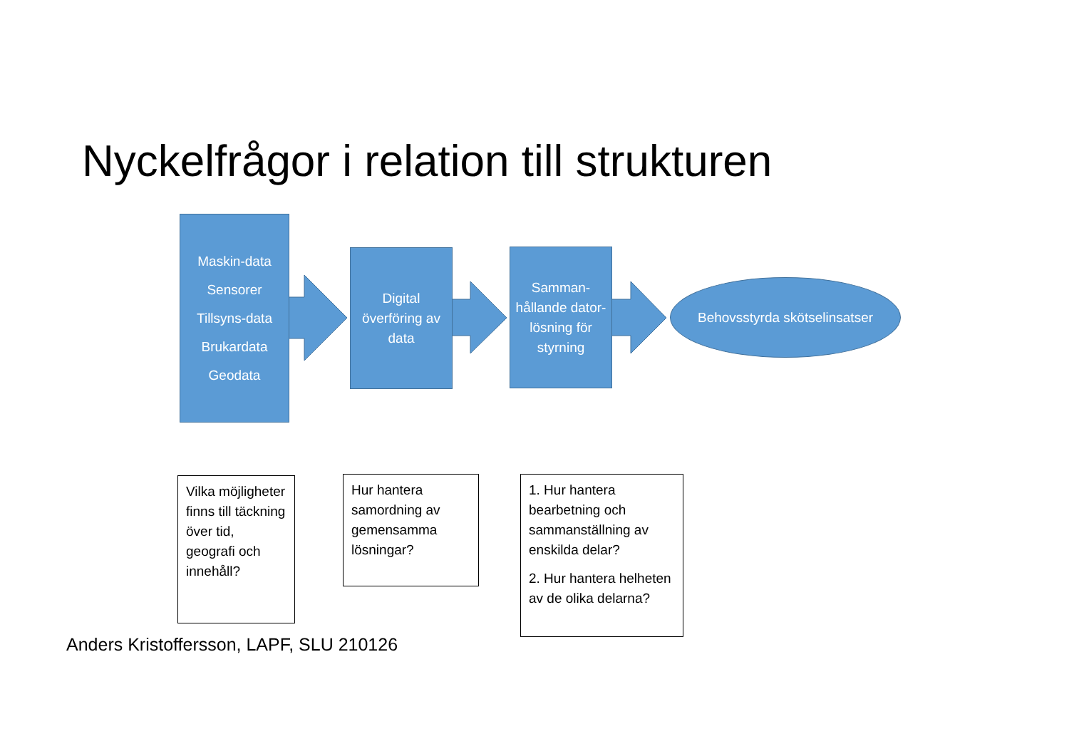Nyckelfrågor i relation till strukturen
Maskin-data
Sensorer
Tillsyns-data
Brukardata
Geodata
Digital överföring av data
Samman-hållande dator-lösning för styrning
Behovsstyrda skötselinsatser
Vilka möjligheter finns till täckning över tid, geografi och innehåll?
Hur hantera samordning av gemensamma lösningar?
1. Hur hantera bearbetning och sammanställning av enskilda delar?
2. Hur hantera helheten av de olika delarna?
Anders Kristoffersson, LAPF, SLU 210126